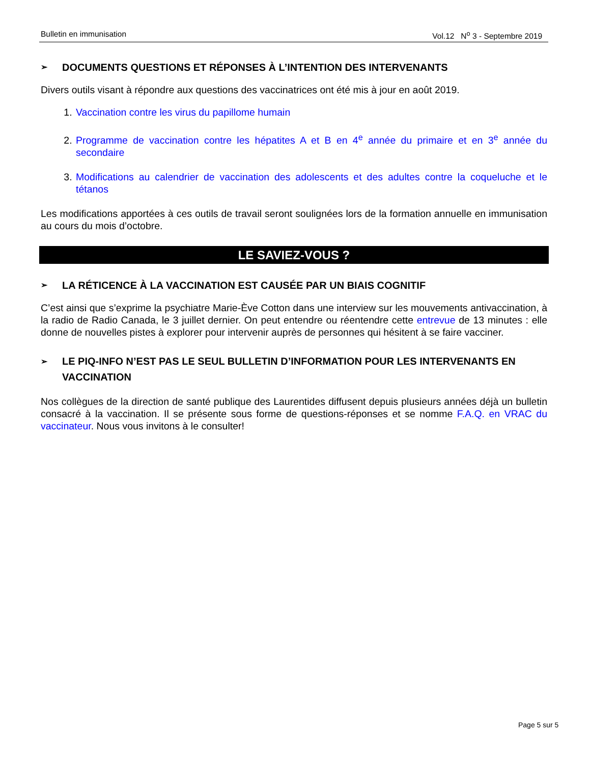Bulletin en immunisation Vol.12 N<sup>o</sup> 3 - Septembre 2019
➢ DOCUMENTS QUESTIONS ET RÉPONSES À L’INTENTION DES INTERVENANTS
Divers outils visant à répondre aux questions des vaccinatrices ont été mis à jour en août 2019.
1. Vaccination contre les virus du papillome humain
2. Programme de vaccination contre les hépatites A et B en 4<sup>e</sup> année du primaire et en 3<sup>e</sup> année du secondaire
3. Modifications au calendrier de vaccination des adolescents et des adultes contre la coqueluche et le tétanos
Les modifications apportées à ces outils de travail seront soulignées lors de la formation annuelle en immunisation au cours du mois d’octobre.
LE SAVIEZ-VOUS ?
➢ LA RÉTICENCE À LA VACCINATION EST CAUSÉE PAR UN BIAIS COGNITIF
C’est ainsi que s’exprime la psychiatre Marie-Ève Cotton dans une interview sur les mouvements antivaccination, à la radio de Radio Canada, le 3 juillet dernier. On peut entendre ou réentendre cette entrevue de 13 minutes : elle donne de nouvelles pistes à explorer pour intervenir auprès de personnes qui hésitent à se faire vacciner.
➢ LE PIQ-INFO N’EST PAS LE SEUL BULLETIN D’INFORMATION POUR LES INTERVENANTS EN VACCINATION
Nos collègues de la direction de santé publique des Laurentides diffusent depuis plusieurs années déjà un bulletin consacré à la vaccination. Il se présente sous forme de questions-réponses et se nomme F.A.Q. en VRAC du vaccinateur. Nous vous invitons à le consulter!
Page 5 sur 5